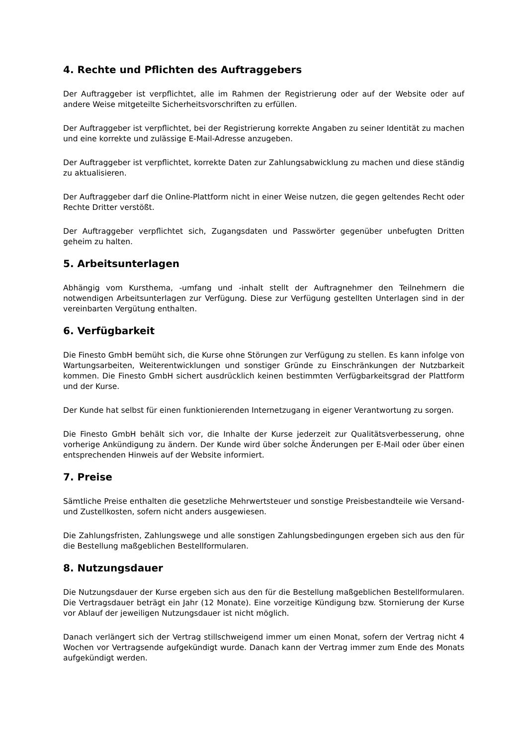4. Rechte und Pflichten des Auftraggebers
Der Auftraggeber ist verpflichtet, alle im Rahmen der Registrierung oder auf der Website oder auf andere Weise mitgeteilte Sicherheitsvorschriften zu erfüllen.
Der Auftraggeber ist verpflichtet, bei der Registrierung korrekte Angaben zu seiner Identität zu machen und eine korrekte und zulässige E-Mail-Adresse anzugeben.
Der Auftraggeber ist verpflichtet, korrekte Daten zur Zahlungsabwicklung zu machen und diese ständig zu aktualisieren.
Der Auftraggeber darf die Online-Plattform nicht in einer Weise nutzen, die gegen geltendes Recht oder Rechte Dritter verstößt.
Der Auftraggeber verpflichtet sich, Zugangsdaten und Passwörter gegenüber unbefugten Dritten geheim zu halten.
5. Arbeitsunterlagen
Abhängig vom Kursthema, -umfang und -inhalt stellt der Auftragnehmer den Teilnehmern die notwendigen Arbeitsunterlagen zur Verfügung. Diese zur Verfügung gestellten Unterlagen sind in der vereinbarten Vergütung enthalten.
6. Verfügbarkeit
Die Finesto GmbH bemüht sich, die Kurse ohne Störungen zur Verfügung zu stellen. Es kann infolge von Wartungsarbeiten, Weiterentwicklungen und sonstiger Gründe zu Einschränkungen der Nutzbarkeit kommen. Die Finesto GmbH sichert ausdrücklich keinen bestimmten Verfügbarkeitsgrad der Plattform und der Kurse.
Der Kunde hat selbst für einen funktionierenden Internetzugang in eigener Verantwortung zu sorgen.
Die Finesto GmbH behält sich vor, die Inhalte der Kurse jederzeit zur Qualitätsverbesserung, ohne vorherige Ankündigung zu ändern. Der Kunde wird über solche Änderungen per E-Mail oder über einen entsprechenden Hinweis auf der Website informiert.
7. Preise
Sämtliche Preise enthalten die gesetzliche Mehrwertsteuer und sonstige Preisbestandteile wie Versand- und Zustellkosten, sofern nicht anders ausgewiesen.
Die Zahlungsfristen, Zahlungswege und alle sonstigen Zahlungsbedingungen ergeben sich aus den für die Bestellung maßgeblichen Bestellformularen.
8. Nutzungsdauer
Die Nutzungsdauer der Kurse ergeben sich aus den für die Bestellung maßgeblichen Bestellformularen. Die Vertragsdauer beträgt ein Jahr (12 Monate). Eine vorzeitige Kündigung bzw. Stornierung der Kurse vor Ablauf der jeweiligen Nutzungsdauer ist nicht möglich.
Danach verlängert sich der Vertrag stillschweigend immer um einen Monat, sofern der Vertrag nicht 4 Wochen vor Vertragsende aufgekündigt wurde. Danach kann der Vertrag immer zum Ende des Monats aufgekündigt werden.